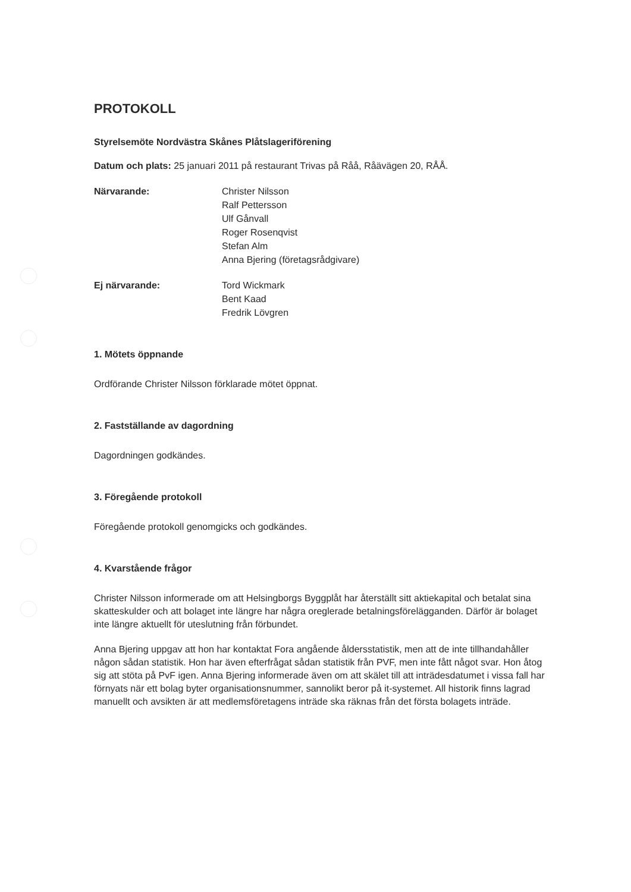PROTOKOLL
Styrelsemöte Nordvästra Skånes Plåtslageriförening
Datum och plats: 25 januari 2011 på restaurant Trivas på Råå, Råävägen 20, RÅÅ.
Närvarande: Christer Nilsson
Ralf Pettersson
Ulf Gånvall
Roger Rosenqvist
Stefan Alm
Anna Bjering (företagsrådgivare)
Ej närvarande: Tord Wickmark
Bent Kaad
Fredrik Lövgren
1. Mötets öppnande
Ordförande Christer Nilsson förklarade mötet öppnat.
2. Fastställande av dagordning
Dagordningen godkändes.
3. Föregående protokoll
Föregående protokoll genomgicks och godkändes.
4. Kvarstående frågor
Christer Nilsson informerade om att Helsingborgs Byggplåt har återställt sitt aktiekapital och betalat sina skatteskulder och att bolaget inte längre har några oreglerade betalningsförelägganden. Därför är bolaget inte längre aktuellt för uteslutning från förbundet.
Anna Bjering uppgav att hon har kontaktat Fora angående åldersstatistik, men att de inte tillhandahåller någon sådan statistik. Hon har även efterfrågat sådan statistik från PVF, men inte fått något svar. Hon åtog sig att stöta på PvF igen. Anna Bjering informerade även om att skälet till att inträdesdatumet i vissa fall har förnyats när ett bolag byter organisationsnummer, sannolikt beror på it-systemet. All historik finns lagrad manuellt och avsikten är att medlemsföretagens inträde ska räknas från det första bolagets inträde.